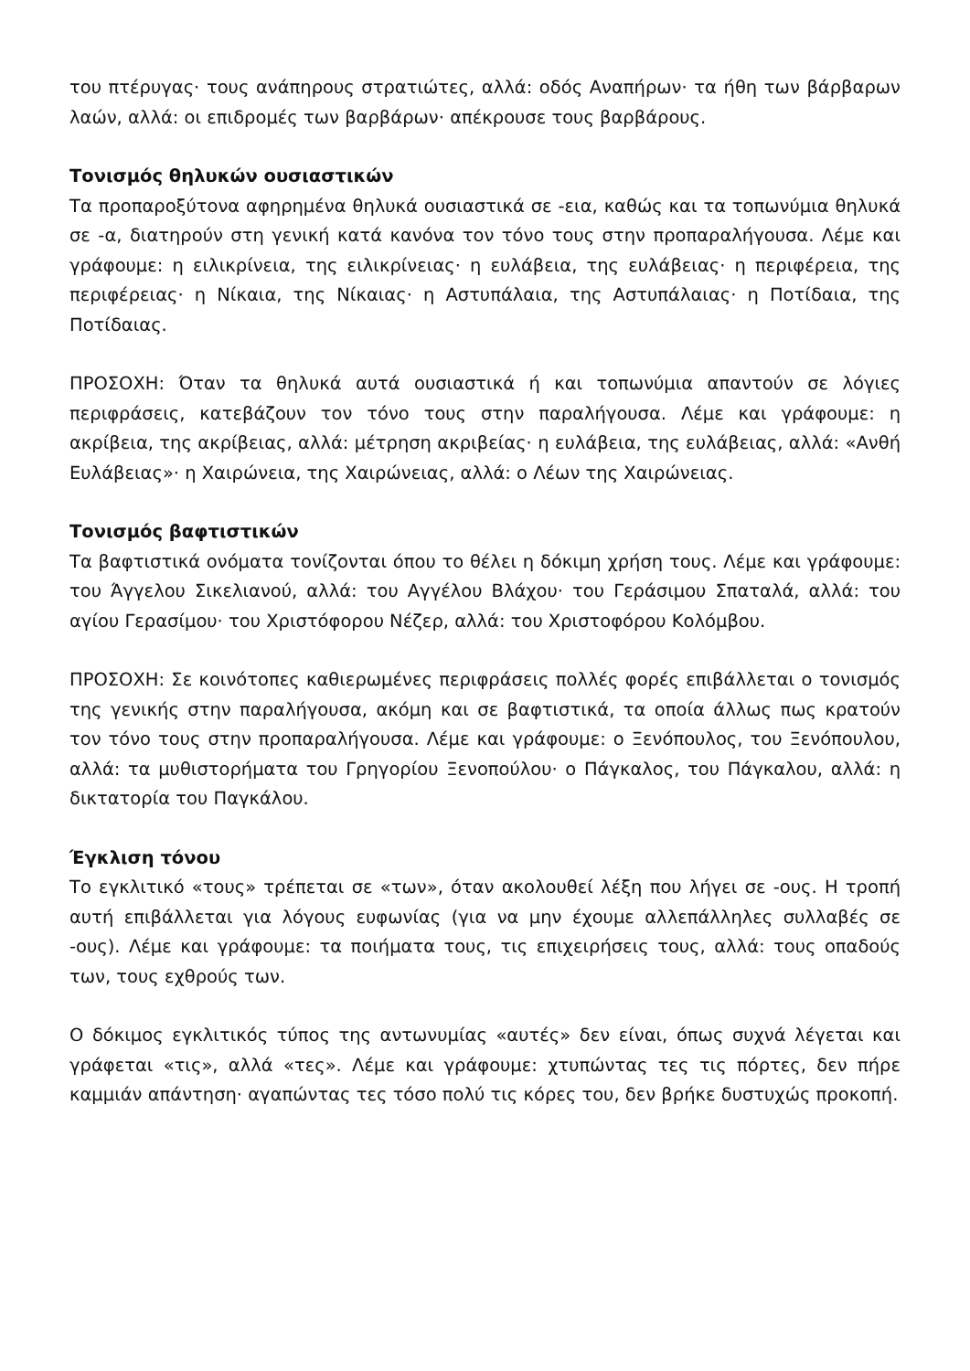του πτέρυγας· τους ανάπηρους στρατιώτες, αλλά: οδός Αναπήρων· τα ήθη των βάρβαρων λαών, αλλά: οι επιδρομές των βαρβάρων· απέκρουσε τους βαρβάρους.
Τονισμός θηλυκών ουσιαστικών
Τα προπαροξύτονα αφηρημένα θηλυκά ουσιαστικά σε -εια, καθώς και τα τοπωνύμια θηλυκά σε -α, διατηρούν στη γενική κατά κανόνα τον τόνο τους στην προπαραλήγουσα. Λέμε και γράφουμε: η ειλικρίνεια, της ειλικρίνειας· η ευλάβεια, της ευλάβειας· η περιφέρεια, της περιφέρειας· η Νίκαια, της Νίκαιας· η Αστυπάλαια, της Αστυπάλαιας· η Ποτίδαια, της Ποτίδαιας.
ΠΡΟΣΟΧΗ: Όταν τα θηλυκά αυτά ουσιαστικά ή και τοπωνύμια απαντούν σε λόγιες περιφράσεις, κατεβάζουν τον τόνο τους στην παραλήγουσα. Λέμε και γράφουμε: η ακρίβεια, της ακρίβειας, αλλά: μέτρηση ακριβείας· η ευλάβεια, της ευλάβειας, αλλά: «Ανθή Ευλάβειας»· η Χαιρώνεια, της Χαιρώνειας, αλλά: ο Λέων της Χαιρώνειας.
Τονισμός βαφτιστικών
Τα βαφτιστικά ονόματα τονίζονται όπου το θέλει η δόκιμη χρήση τους. Λέμε και γράφουμε: του Άγγελου Σικελιανού, αλλά: του Αγγέλου Βλάχου· του Γεράσιμου Σπαταλά, αλλά: του αγίου Γερασίμου· του Χριστόφορου Νέζερ, αλλά: του Χριστοφόρου Κολόμβου.
ΠΡΟΣΟΧΗ: Σε κοινότοπες καθιερωμένες περιφράσεις πολλές φορές επιβάλλεται ο τονισμός της γενικής στην παραλήγουσα, ακόμη και σε βαφτιστικά, τα οποία άλλως πως κρατούν τον τόνο τους στην προπαραλήγουσα. Λέμε και γράφουμε: ο Ξενόπουλος, του Ξενόπουλου, αλλά: τα μυθιστορήματα του Γρηγορίου Ξενοπούλου· ο Πάγκαλος, του Πάγκαλου, αλλά: η δικτατορία του Παγκάλου.
Έγκλιση τόνου
Το εγκλιτικό «τους» τρέπεται σε «των», όταν ακολουθεί λέξη που λήγει σε -ους. Η τροπή αυτή επιβάλλεται για λόγους ευφωνίας (για να μην έχουμε αλλεπάλληλες συλλαβές σε -ους). Λέμε και γράφουμε: τα ποιήματα τους, τις επιχειρήσεις τους, αλλά: τους οπαδούς των, τους εχθρούς των.
Ο δόκιμος εγκλιτικός τύπος της αντωνυμίας «αυτές» δεν είναι, όπως συχνά λέγεται και γράφεται «τις», αλλά «τες». Λέμε και γράφουμε: χτυπώντας τες τις πόρτες, δεν πήρε καμμιάν απάντηση· αγαπώντας τες τόσο πολύ τις κόρες του, δεν βρήκε δυστυχώς προκοπή.